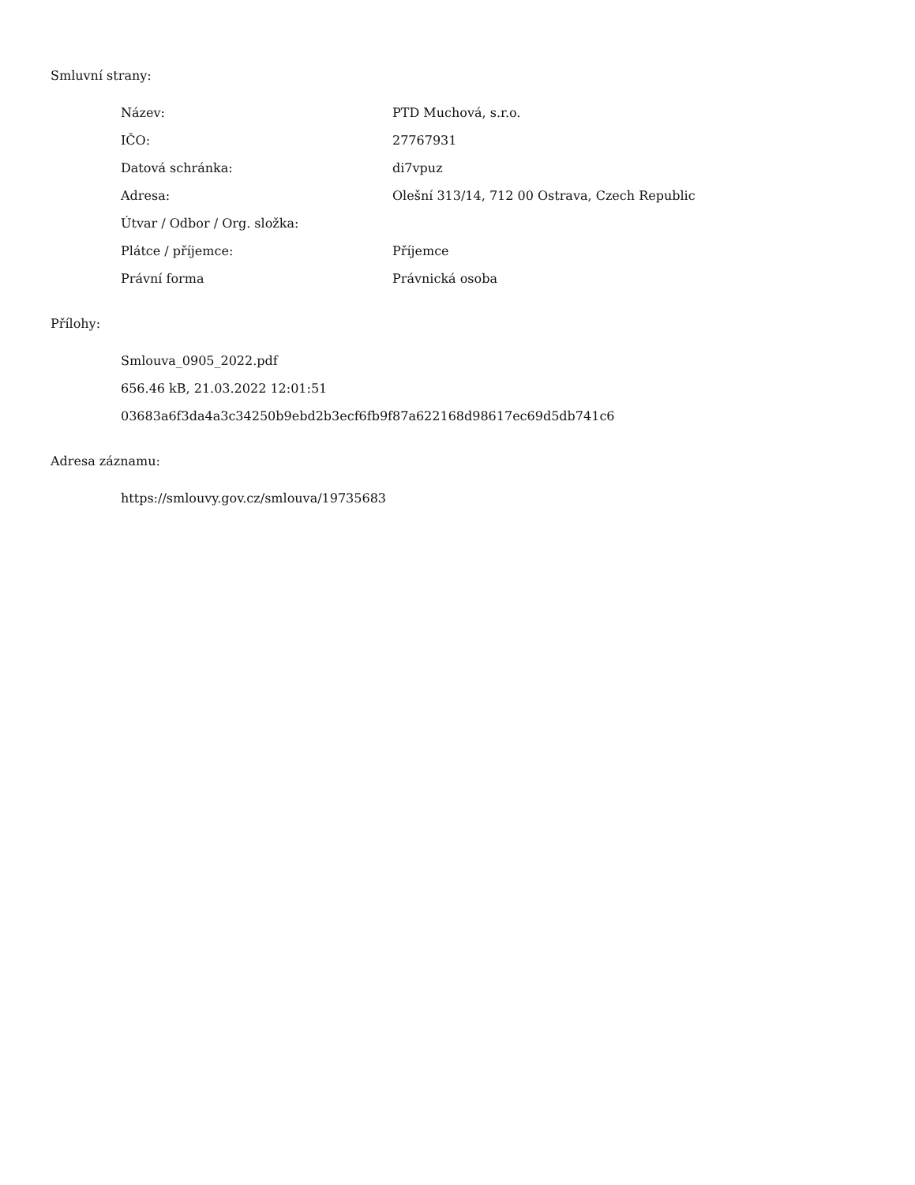Smluvní strany:
| Název: | PTD Muchová, s.r.o. |
| IČO: | 27767931 |
| Datová schránka: | di7vpuz |
| Adresa: | Olešní 313/14, 712 00 Ostrava, Czech Republic |
| Útvar / Odbor / Org. složka: | |
| Plátce / příjemce: | Příjemce |
| Právní forma | Právnická osoba |
Přílohy:
Smlouva_0905_2022.pdf
656.46 kB, 21.03.2022 12:01:51
03683a6f3da4a3c34250b9ebd2b3ecf6fb9f87a622168d98617ec69d5db741c6
Adresa záznamu:
https://smlouvy.gov.cz/smlouva/19735683